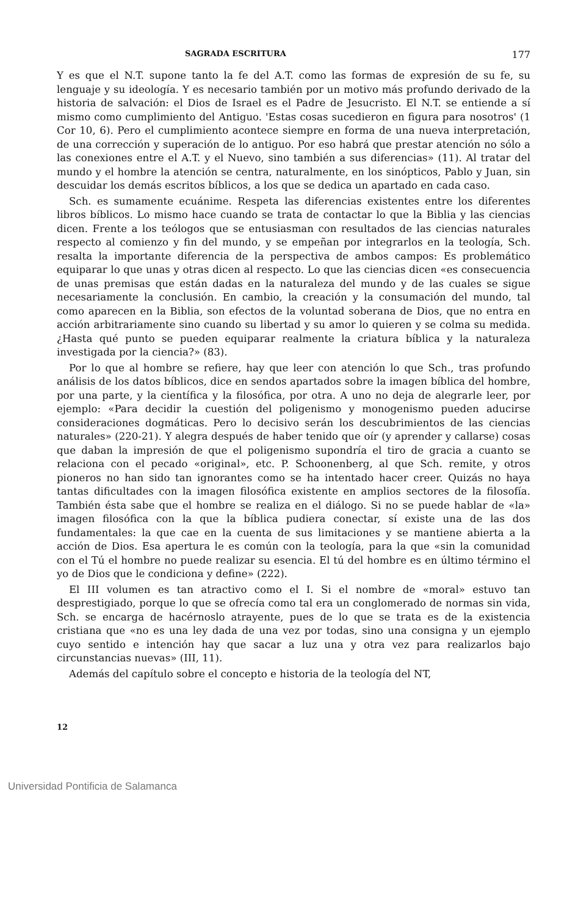SAGRADA ESCRITURA 177
Y es que el N.T. supone tanto la fe del A.T. como las formas de expresión de su fe, su lenguaje y su ideología. Y es necesario también por un motivo más profundo derivado de la historia de salvación: el Dios de Israel es el Padre de Jesucristo. El N.T. se entiende a sí mismo como cumplimiento del Antiguo. 'Estas cosas sucedieron en figura para nosotros' (1 Cor 10, 6). Pero el cumplimiento acontece siempre en forma de una nueva interpretación, de una corrección y superación de lo antiguo. Por eso habrá que prestar atención no sólo a las conexiones entre el A.T. y el Nuevo, sino también a sus diferencias» (11). Al tratar del mundo y el hombre la atención se centra, naturalmente, en los sinópticos, Pablo y Juan, sin descuidar los demás escritos bíblicos, a los que se dedica un apartado en cada caso.
Sch. es sumamente ecuánime. Respeta las diferencias existentes entre los diferentes libros bíblicos. Lo mismo hace cuando se trata de contactar lo que la Biblia y las ciencias dicen. Frente a los teólogos que se entusiasman con resultados de las ciencias naturales respecto al comienzo y fin del mundo, y se empeñan por integrarlos en la teología, Sch. resalta la importante diferencia de la perspectiva de ambos campos: Es problemático equiparar lo que unas y otras dicen al respecto. Lo que las ciencias dicen «es consecuencia de unas premisas que están dadas en la naturaleza del mundo y de las cuales se sigue necesariamente la conclusión. En cambio, la creación y la consumación del mundo, tal como aparecen en la Biblia, son efectos de la voluntad soberana de Dios, que no entra en acción arbitrariamente sino cuando su libertad y su amor lo quieren y se colma su medida. ¿Hasta qué punto se pueden equiparar realmente la criatura bíblica y la naturaleza investigada por la ciencia?» (83).
Por lo que al hombre se refiere, hay que leer con atención lo que Sch., tras profundo análisis de los datos bíblicos, dice en sendos apartados sobre la imagen bíblica del hombre, por una parte, y la científica y la filosófica, por otra. A uno no deja de alegrarle leer, por ejemplo: «Para decidir la cuestión del poligenismo y monogenismo pueden aducirse consideraciones dogmáticas. Pero lo decisivo serán los descubrimientos de las ciencias naturales» (220-21). Y alegra después de haber tenido que oír (y aprender y callarse) cosas que daban la impresión de que el poligenismo supondría el tiro de gracia a cuanto se relaciona con el pecado «original», etc. P. Schoonenberg, al que Sch. remite, y otros pioneros no han sido tan ignorantes como se ha intentado hacer creer. Quizás no haya tantas dificultades con la imagen filosófica existente en amplios sectores de la filosofía. También ésta sabe que el hombre se realiza en el diálogo. Si no se puede hablar de «la» imagen filosófica con la que la bíblica pudiera conectar, sí existe una de las dos fundamentales: la que cae en la cuenta de sus limitaciones y se mantiene abierta a la acción de Dios. Esa apertura le es común con la teología, para la que «sin la comunidad con el Tú el hombre no puede realizar su esencia. El tú del hombre es en último término el yo de Dios que le condiciona y define» (222).
El III volumen es tan atractivo como el I. Si el nombre de «moral» estuvo tan desprestigiado, porque lo que se ofrecía como tal era un conglomerado de normas sin vida, Sch. se encarga de hacérnoslo atrayente, pues de lo que se trata es de la existencia cristiana que «no es una ley dada de una vez por todas, sino una consigna y un ejemplo cuyo sentido e intención hay que sacar a luz una y otra vez para realizarlos bajo circunstancias nuevas» (III, 11).
Además del capítulo sobre el concepto e historia de la teología del NT,
12
Universidad Pontificia de Salamanca